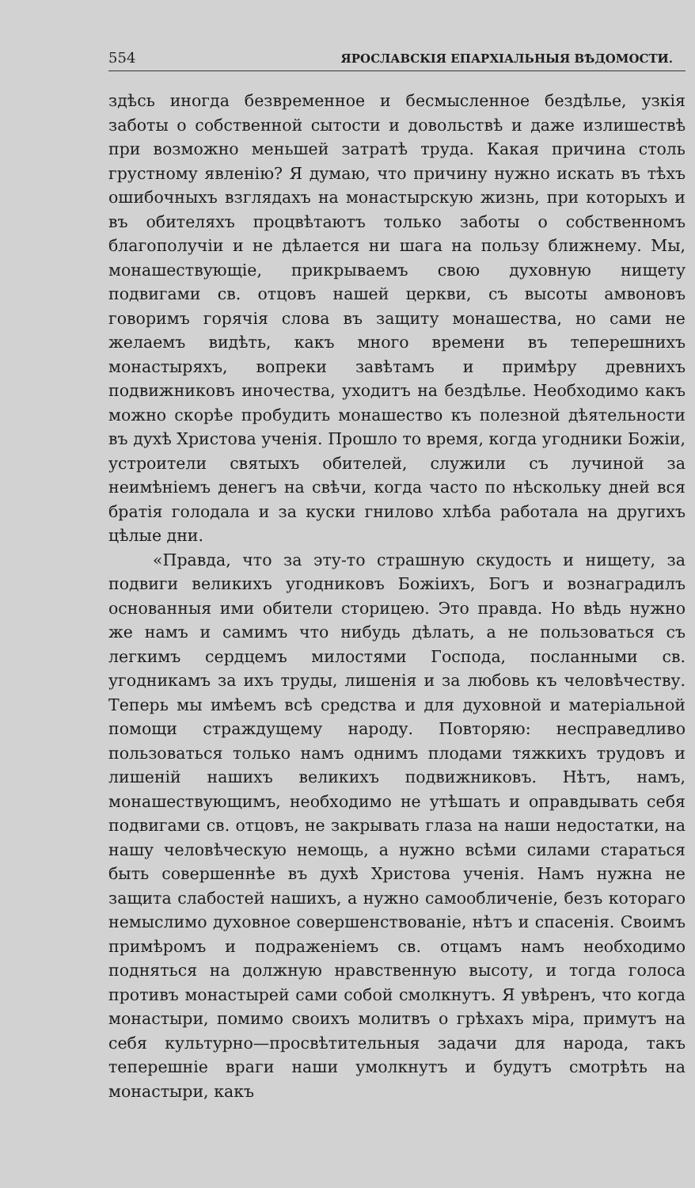554 ЯРОСЛАВСКІЯ ЕПАРХІАЛЬНЫЯ ВѢДОМОСТИ.
здѣсь иногда безвременное и бесмысленное бездѣлье, узкія заботы о собственной сытости и довольствѣ и даже излишествѣ при возможно меньшей затратѣ труда. Какая причина столь грустному явленію? Я думаю, что причину нужно искать въ тѣхъ ошибочныхъ взглядахъ на монастырскую жизнь, при которыхъ и въ обителяхъ процвѣтаютъ только заботы о собственномъ благополучіи и не дѣлается ни шага на пользу ближнему. Мы, монашествующіе, прикрываемъ свою духовную нищету подвигами св. отцовъ нашей церкви, съ высоты амвоновъ говоримъ горячія слова въ защиту монашества, но сами не желаемъ видѣть, какъ много времени въ теперешнихъ монастыряхъ, вопреки завѣтамъ и примѣру древнихъ подвижниковъ иночества, уходитъ на бездѣлье. Необходимо какъ можно скорѣе пробудить монашество къ полезной дѣятельности въ духѣ Христова ученія. Прошло то время, когда угодники Божіи, устроители святыхъ обителей, служили съ лучиной за неимѣніемъ денегъ на свѣчи, когда часто по нѣскольку дней вся братія голодала и за куски гнилово хлѣба работала на другихъ цѣлые дни.
«Правда, что за эту-то страшную скудость и нищету, за подвиги великихъ угодниковъ Божіихъ, Богъ и вознаградилъ основанныя ими обители сторицею. Это правда. Но вѣдь нужно же намъ и самимъ что нибудь дѣлать, а не пользоваться съ легкимъ сердцемъ милостями Господа, посланными св. угодникамъ за ихъ труды, лишенія и за любовь къ человѣчеству. Теперь мы имѣемъ всѣ средства и для духовной и матеріальной помощи страждущему народу. Повторяю: несправедливо пользоваться только намъ однимъ плодами тяжкихъ трудовъ и лишеній нашихъ великихъ подвижниковъ. Нѣтъ, намъ, монашествующимъ, необходимо не утѣшать и оправдывать себя подвигами св. отцовъ, не закрывать глаза на наши недостатки, на нашу человѣческую немощь, а нужно всѣми силами стараться быть совершеннѣе въ духѣ Христова ученія. Намъ нужна не защита слабостей нашихъ, а нужно самообличеніе, безъ котораго немыслимо духовное совершенствованіе, нѣтъ и спасенія. Своимъ примѣромъ и подраженіемъ св. отцамъ намъ необходимо подняться на должную нравственную высоту, и тогда голоса противъ монастырей сами собой смолкнутъ. Я увѣренъ, что когда монастыри, помимо своихъ молитвъ о грѣхахъ міра, примутъ на себя культурно—просвѣтительныя задачи для народа, такъ теперешніе враги наши умолкнутъ и будутъ смотрѣть на монастыри, какъ